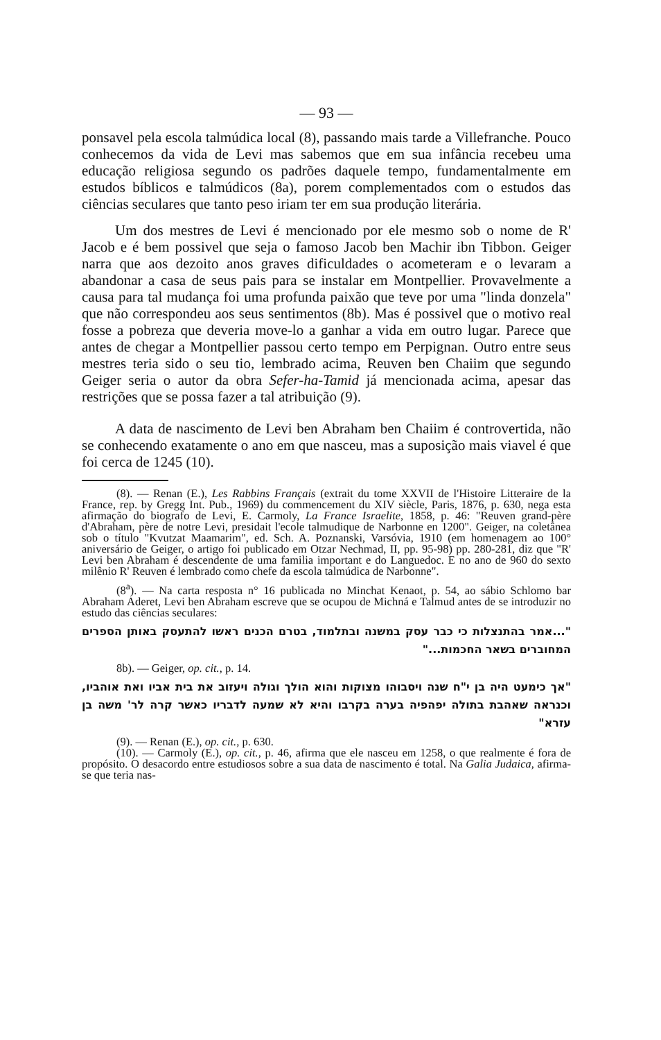— 93 —
ponsavel pela escola talmúdica local (8), passando mais tarde a Villefranche. Pouco conhecemos da vida de Levi mas sabemos que em sua infância recebeu uma educação religiosa segundo os padrões daquele tempo, fundamentalmente em estudos bíblicos e talmúdicos (8a), porem complementados com o estudos das ciências seculares que tanto peso iriam ter em sua produção literária.
Um dos mestres de Levi é mencionado por ele mesmo sob o nome de R' Jacob e é bem possivel que seja o famoso Jacob ben Machir ibn Tibbon. Geiger narra que aos dezoito anos graves dificuldades o acometeram e o levaram a abandonar a casa de seus pais para se instalar em Montpellier. Provavelmente a causa para tal mudança foi uma profunda paixão que teve por uma "linda donzela" que não correspondeu aos seus sentimentos (8b). Mas é possivel que o motivo real fosse a pobreza que deveria move-lo a ganhar a vida em outro lugar. Parece que antes de chegar a Montpellier passou certo tempo em Perpignan. Outro entre seus mestres teria sido o seu tio, lembrado acima, Reuven ben Chaiim que segundo Geiger seria o autor da obra Sefer-ha-Tamid já mencionada acima, apesar das restrições que se possa fazer a tal atribuição (9).
A data de nascimento de Levi ben Abraham ben Chaiim é controvertida, não se conhecendo exatamente o ano em que nasceu, mas a suposição mais viavel é que foi cerca de 1245 (10).
(8). — Renan (E.), Les Rabbins Français (extrait du tome XXVII de l'Histoire Litteraire de la France, rep. by Gregg Int. Pub., 1969) du commencement du XIV siècle, Paris, 1876, p. 630, nega esta afirmação do biografo de Levi, E. Carmoly, La France Israelite, 1858, p. 46: "Reuven grand-père d'Abraham, père de notre Levi, presidait l'ecole talmudique de Narbonne en 1200". Geiger, na coletânea sob o título "Kvutzat Maamarim", ed. Sch. A. Poznanski, Varsóvia, 1910 (em homenagem ao 100° aniversário de Geiger, o artigo foi publicado em Otzar Nechmad, II, pp. 95-98) pp. 280-281, diz que "R' Levi ben Abraham é descendente de uma familia important e do Languedoc. E no ano de 960 do sexto milênio R' Reuven é lembrado como chefe da escola talmúdica de Narbonne".
(8<sup>a</sup>). — Na carta resposta n° 16 publicada no Minchat Kenaot, p. 54, ao sábio Schlomo bar Abraham Aderet, Levi ben Abraham escreve que se ocupou de Michná e Talmud antes de se introduzir no estudo das ciências seculares:
"...אמר בהתנצלות כי כבר עסק במשנה ובתלמוד, בטרם הכנים ראשו להתעסק באותן הספרים המחוברים בשאר החכמות..."
8b). — Geiger, op. cit., p. 14.
"אך כימעט היה בן י"ח שנה ויסבוהו מצוקות והוא הולך וגולה ויעזוב את בית אביו ואת אוהביו, וכנראה שאהבת בתולה יפהפיה בערה בקרבו והיא לא שמעה לדבריו כאשר קרה לר' משה בן עזרא"
(9). — Renan (E.), op. cit., p. 630.
(10). — Carmoly (E.), op. cit., p. 46, afirma que ele nasceu em 1258, o que realmente é fora de propósito. O desacordo entre estudiosos sobre a sua data de nascimento é total. Na Galia Judaica, afirma-se que teria nas-